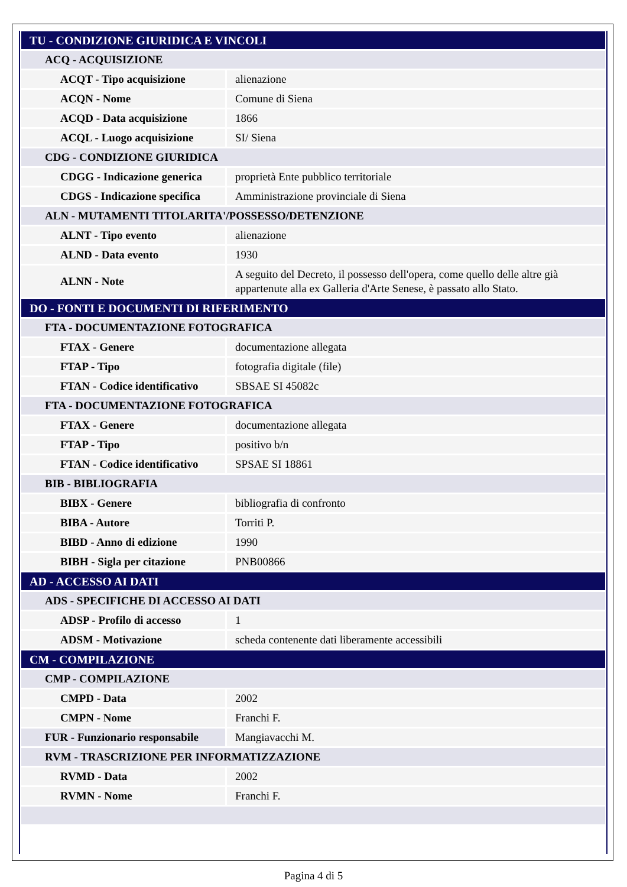| TU - CONDIZIONE GIURIDICA E VINCOLI | |
| ACQ - ACQUISIZIONE | |
| ACQT - Tipo acquisizione | alienazione |
| ACQN - Nome | Comune di Siena |
| ACQD - Data acquisizione | 1866 |
| ACQL - Luogo acquisizione | SI/ Siena |
| CDG - CONDIZIONE GIURIDICA | |
| CDGG - Indicazione generica | proprietà Ente pubblico territoriale |
| CDGS - Indicazione specifica | Amministrazione provinciale di Siena |
| ALN - MUTAMENTI TITOLARITA'/POSSESSO/DETENZIONE | |
| ALNT - Tipo evento | alienazione |
| ALND - Data evento | 1930 |
| ALNN - Note | A seguito del Decreto, il possesso dell'opera, come quello delle altre già appartenute alla ex Galleria d'Arte Senese, è passato allo Stato. |
| DO - FONTI E DOCUMENTI DI RIFERIMENTO | |
| FTA - DOCUMENTAZIONE FOTOGRAFICA | |
| FTAX - Genere | documentazione allegata |
| FTAP - Tipo | fotografia digitale (file) |
| FTAN - Codice identificativo | SBSAE SI 45082c |
| FTA - DOCUMENTAZIONE FOTOGRAFICA | |
| FTAX - Genere | documentazione allegata |
| FTAP - Tipo | positivo b/n |
| FTAN - Codice identificativo | SPSAE SI 18861 |
| BIB - BIBLIOGRAFIA | |
| BIBX - Genere | bibliografia di confronto |
| BIBA - Autore | Torriti P. |
| BIBD - Anno di edizione | 1990 |
| BIBH - Sigla per citazione | PNB00866 |
| AD - ACCESSO AI DATI | |
| ADS - SPECIFICHE DI ACCESSO AI DATI | |
| ADSP - Profilo di accesso | 1 |
| ADSM - Motivazione | scheda contenente dati liberamente accessibili |
| CM - COMPILAZIONE | |
| CMP - COMPILAZIONE | |
| CMPD - Data | 2002 |
| CMPN - Nome | Franchi F. |
| FUR - Funzionario responsabile | Mangiavacchi M. |
| RVM - TRASCRIZIONE PER INFORMATIZZAZIONE | |
| RVMD - Data | 2002 |
| RVMN - Nome | Franchi F. |
Pagina 4 di 5